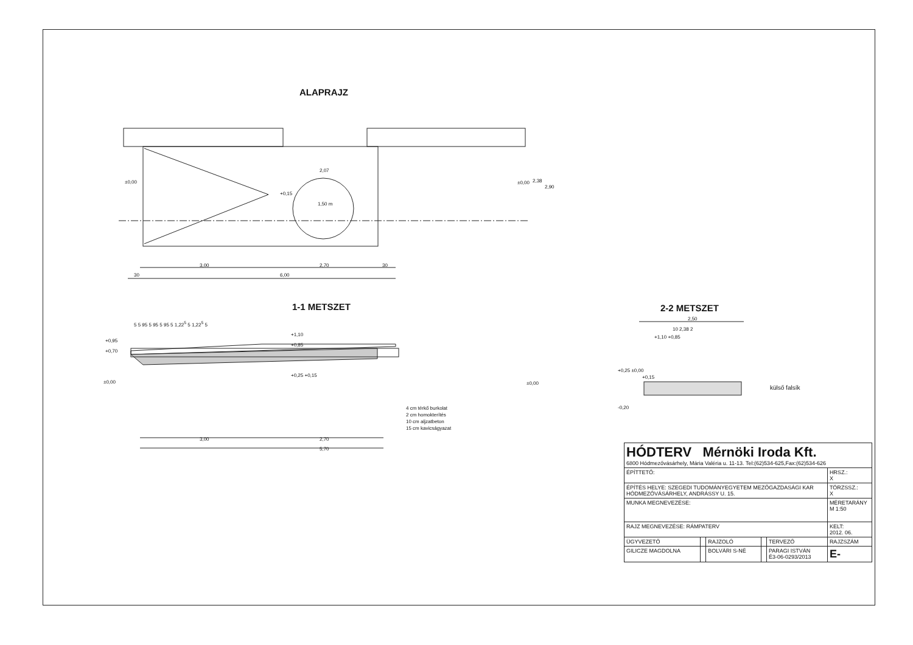ALAPRAJZ
1-1 METSZET 2-2 METSZET
±0,00
+0,15
±0,00
1,50 m
2,07
2,38
2,90
3,00 2,70 30
30 6,00
5 5 95 5 95 5 95 5 1,22<sup>5</sup> 5 1,22<sup>5</sup> 5
+0,95
+0,70
±0,00
+1,10
+0,85
+0,25 +0,15
±0,00
3,00 2,70
5,70
2,50
10 2,38 2
+1,10 +0,85
+0,25 ±0,00
+0,15
-0,20
külső falsík
4 cm térkő burkolat
2 cm homokterítés
10 cm aljzatbeton
15 cm kavicságyazat
| HÓDTERV Mérnöki Iroda Kft. 6800 Hódmezővásárhely, Mária Valéria u. 11-13. Tel:(62)534-625,Fax:(62)534-626 | | | | | |
| ÉPÍTTETŐ: | | | | | HRSZ.: X |
| ÉPÍTÉS HELYE: SZEGEDI TUDOMÁNYEGYETEM MEZŐGAZDASÁGI KAR HÓDMEZŐVÁSÁRHELY, ANDRÁSSY U. 15. | | | | | TÖRZSSZ.: X |
| MUNKA MEGNEVEZÉSE: | | | | | MÉRETARÁNY M 1:50 |
| RAJZ MEGNEVEZÉSE: RÁMPATERV | | | | | KELT: 2012. 06. |
| ÜGYVEZETŐ | | RAJZOLÓ | | TERVEZŐ | RAJZSZÁM |
| GILICZE MAGDOLNA | | BOLVÁRI S-NÉ | | PARAGI ISTVÁN É3-06-0293/2013 | E- |